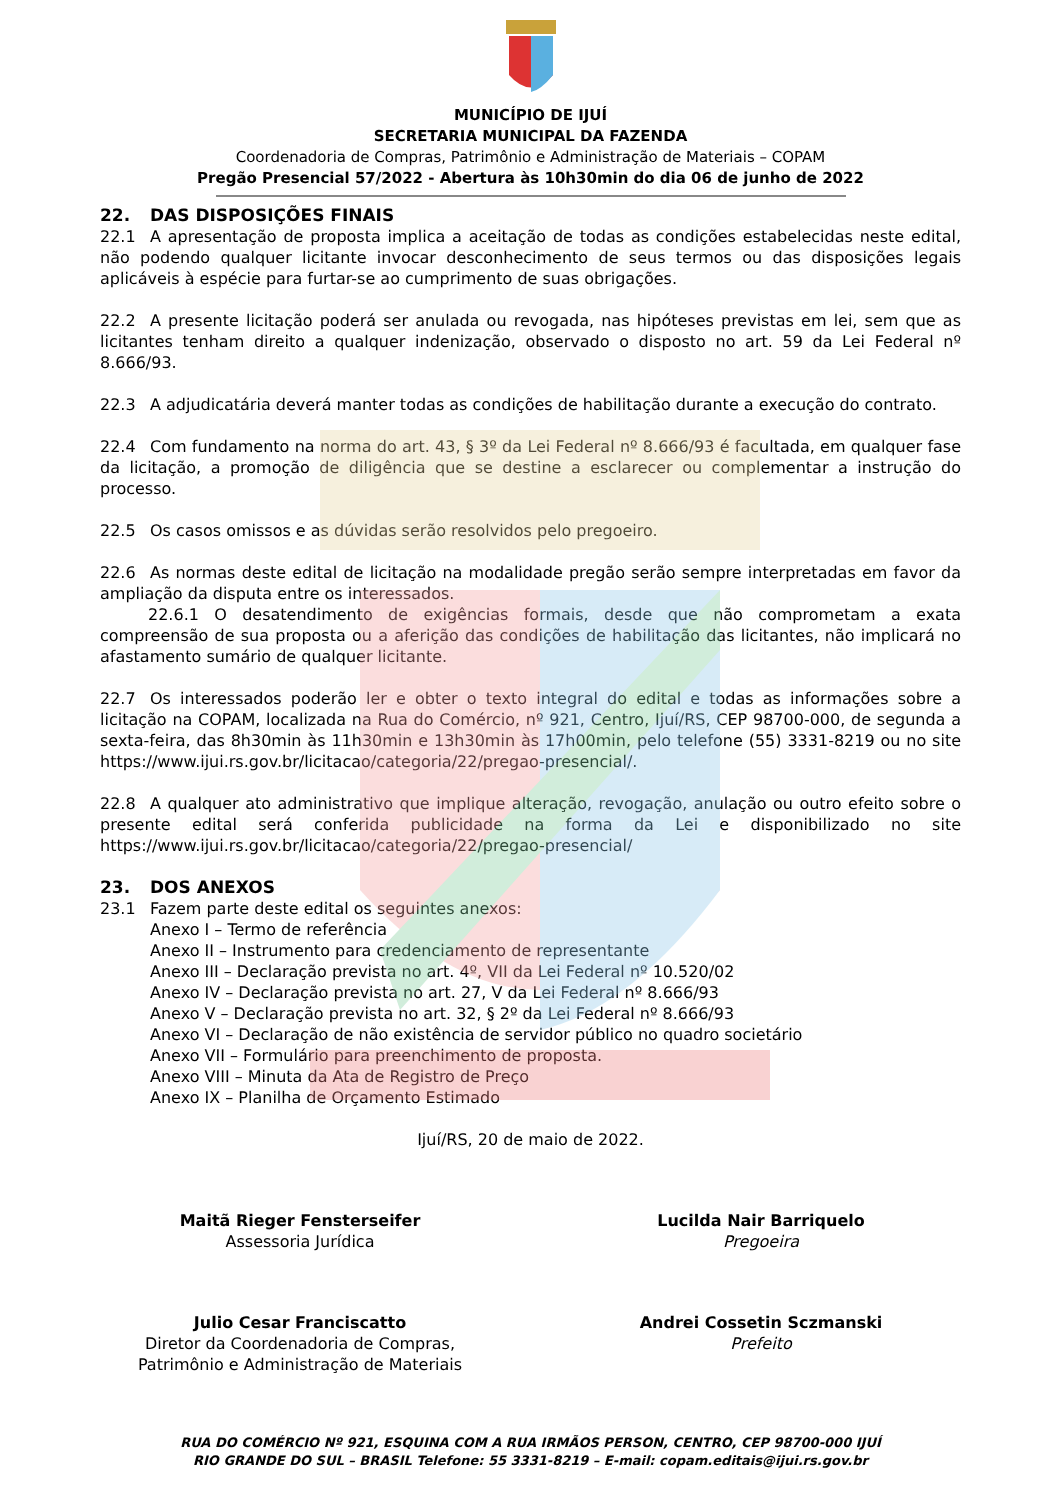MUNICÍPIO DE IJUÍ
SECRETARIA MUNICIPAL DA FAZENDA
Coordenadoria de Compras, Patrimônio e Administração de Materiais – COPAM
Pregão Presencial 57/2022 - Abertura às 10h30min do dia 06 de junho de 2022
22. DAS DISPOSIÇÕES FINAIS
22.1 A apresentação de proposta implica a aceitação de todas as condições estabelecidas neste edital, não podendo qualquer licitante invocar desconhecimento de seus termos ou das disposições legais aplicáveis à espécie para furtar-se ao cumprimento de suas obrigações.
22.2 A presente licitação poderá ser anulada ou revogada, nas hipóteses previstas em lei, sem que as licitantes tenham direito a qualquer indenização, observado o disposto no art. 59 da Lei Federal nº 8.666/93.
22.3 A adjudicatária deverá manter todas as condições de habilitação durante a execução do contrato.
22.4 Com fundamento na norma do art. 43, § 3º da Lei Federal nº 8.666/93 é facultada, em qualquer fase da licitação, a promoção de diligência que se destine a esclarecer ou complementar a instrução do processo.
22.5 Os casos omissos e as dúvidas serão resolvidos pelo pregoeiro.
22.6 As normas deste edital de licitação na modalidade pregão serão sempre interpretadas em favor da ampliação da disputa entre os interessados.
22.6.1 O desatendimento de exigências formais, desde que não comprometam a exata compreensão de sua proposta ou a aferição das condições de habilitação das licitantes, não implicará no afastamento sumário de qualquer licitante.
22.7 Os interessados poderão ler e obter o texto integral do edital e todas as informações sobre a licitação na COPAM, localizada na Rua do Comércio, nº 921, Centro, Ijuí/RS, CEP 98700-000, de segunda a sexta-feira, das 8h30min às 11h30min e 13h30min às 17h00min, pelo telefone (55) 3331-8219 ou no site https://www.ijui.rs.gov.br/licitacao/categoria/22/pregao-presencial/.
22.8 A qualquer ato administrativo que implique alteração, revogação, anulação ou outro efeito sobre o presente edital será conferida publicidade na forma da Lei e disponibilizado no site https://www.ijui.rs.gov.br/licitacao/categoria/22/pregao-presencial/
23. DOS ANEXOS
23.1 Fazem parte deste edital os seguintes anexos:
Anexo I – Termo de referência
Anexo II – Instrumento para credenciamento de representante
Anexo III – Declaração prevista no art. 4º, VII da Lei Federal nº 10.520/02
Anexo IV – Declaração prevista no art. 27, V da Lei Federal nº 8.666/93
Anexo V – Declaração prevista no art. 32, § 2º da Lei Federal nº 8.666/93
Anexo VI – Declaração de não existência de servidor público no quadro societário
Anexo VII – Formulário para preenchimento de proposta.
Anexo VIII – Minuta da Ata de Registro de Preço
Anexo IX – Planilha de Orçamento Estimado
Ijuí/RS, 20 de maio de 2022.
Maitã Rieger Fensterseifer
Assessoria Jurídica
Lucilda Nair Barriquelo
Pregoeira
Julio Cesar Franciscatto
Diretor da Coordenadoria de Compras, Patrimônio e Administração de Materiais
Andrei Cossetin Sczmanski
Prefeito
RUA DO COMÉRCIO Nº 921, ESQUINA COM A RUA IRMÃOS PERSON, CENTRO, CEP 98700-000 IJUÍ
RIO GRANDE DO SUL – BRASIL Telefone: 55 3331-8219 – E-mail: copam.editais@ijui.rs.gov.br